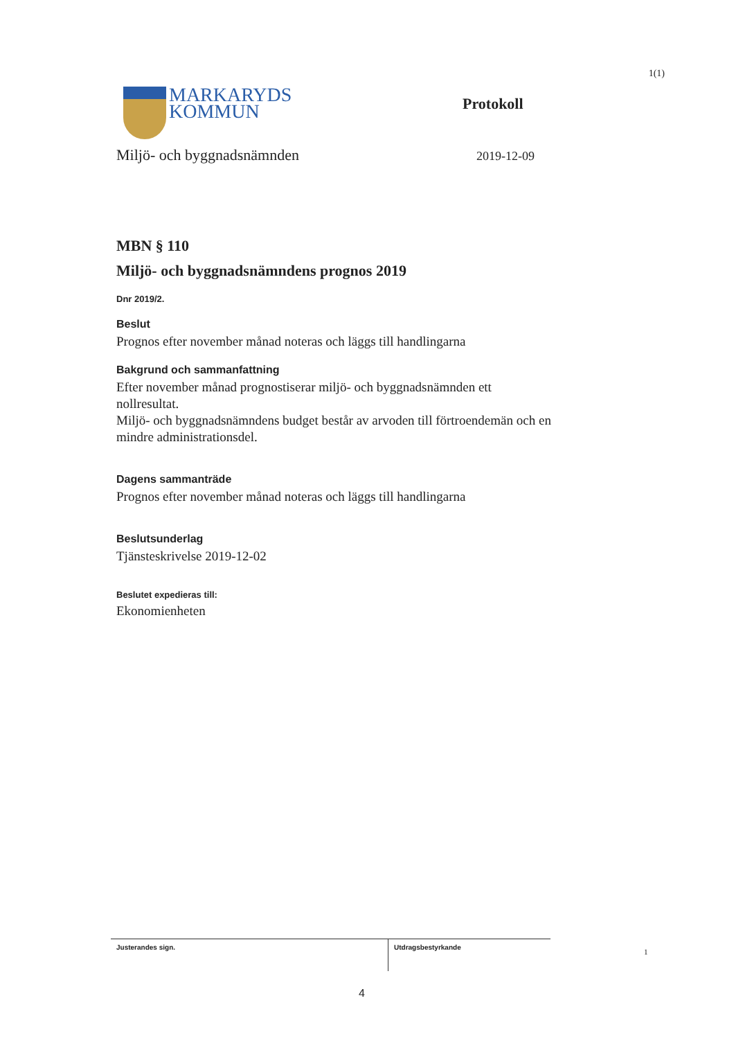1(1)
MARKARYDS
KOMMUN
Protokoll
Miljö- och byggnadsnämnden
2019-12-09
MBN § 110
Miljö- och byggnadsnämndens prognos 2019
Dnr 2019/2.
Beslut
Prognos efter november månad noteras och läggs till handlingarna
Bakgrund och sammanfattning
Efter november månad prognostiserar miljö- och byggnadsnämnden ett nollresultat.
Miljö- och byggnadsnämndens budget består av arvoden till förtroendemän och en mindre administrationsdel.
Dagens sammanträde
Prognos efter november månad noteras och läggs till handlingarna
Beslutsunderlag
Tjänsteskrivelse 2019-12-02
Beslutet expedieras till:
Ekonomienheten
Justerandes sign. Utdragsbestyrkande
1
4